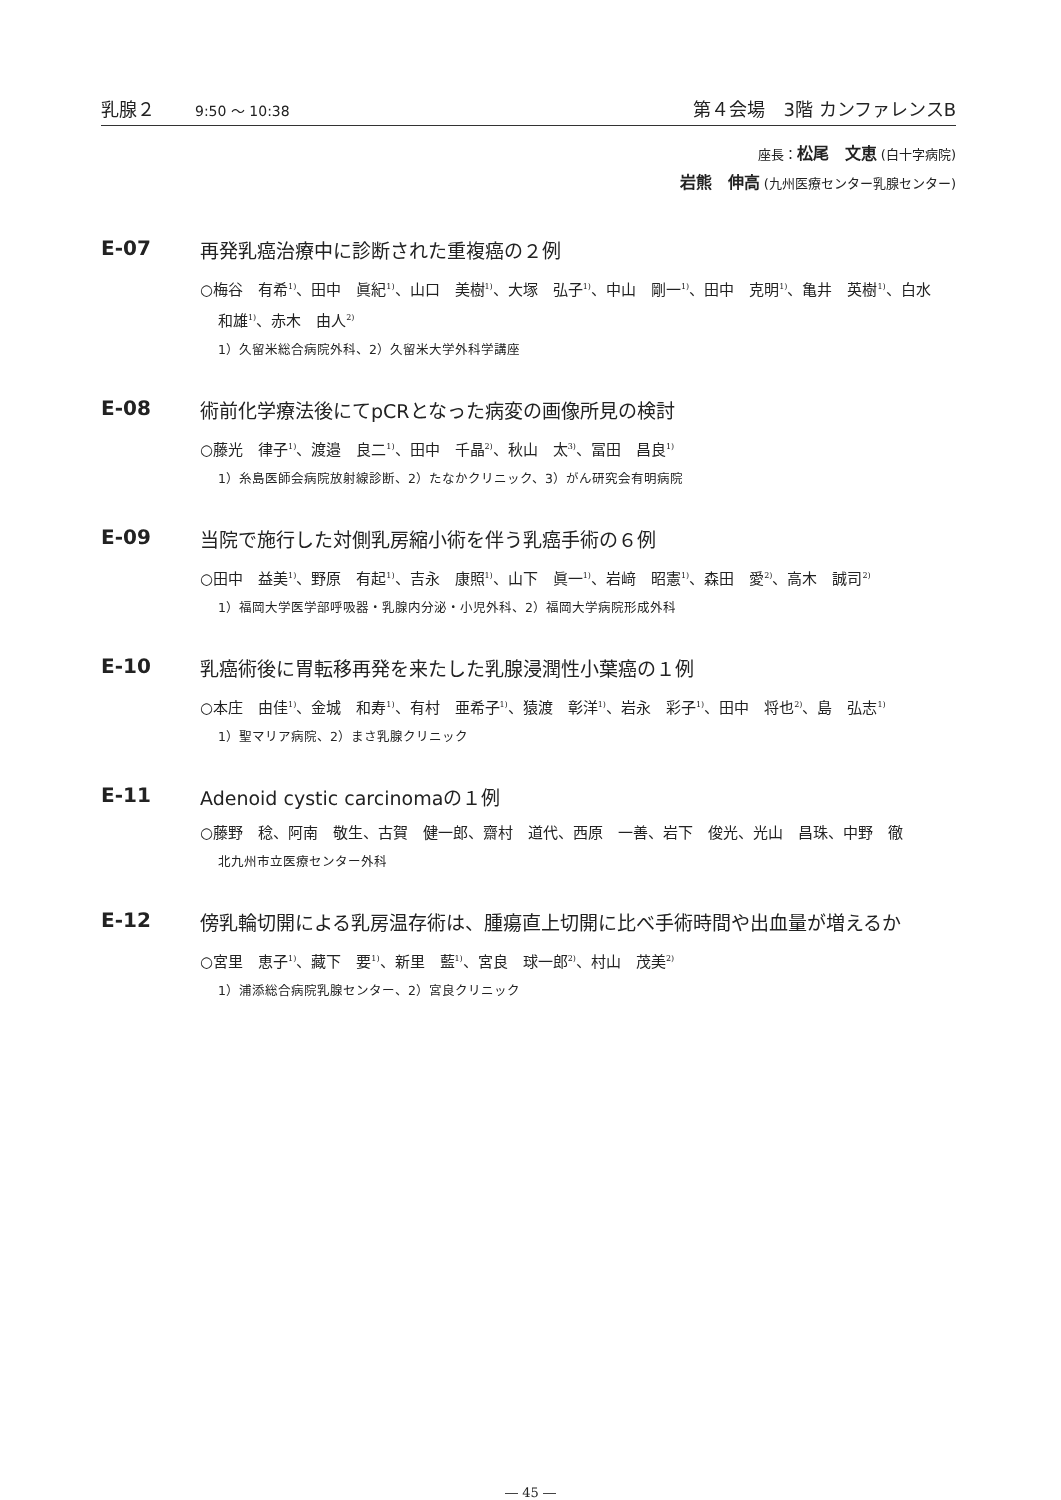乳腺２ 9:50 ～ 10:38 第４会場　3階 カンファレンスB
座長：松尾　文恵 (白十字病院)
岩熊　伸高 (九州医療センター乳腺センター)
E-07 再発乳癌治療中に診断された重複癌の２例
○梅谷　有希<sup>1)</sup>、田中　眞紀<sup>1)</sup>、山口　美樹<sup>1)</sup>、大塚　弘子<sup>1)</sup>、中山　剛一<sup>1)</sup>、田中　克明<sup>1)</sup>、亀井　英樹<sup>1)</sup>、白水　和雄<sup>1)</sup>、赤木　由人<sup>2)</sup>
1）久留米総合病院外科、2）久留米大学外科学講座
E-08 術前化学療法後にてpCRとなった病変の画像所見の検討
○藤光　律子<sup>1)</sup>、渡邉　良二<sup>1)</sup>、田中　千晶<sup>2)</sup>、秋山　太<sup>3)</sup>、冨田　昌良<sup>1)</sup>
1）糸島医師会病院放射線診断、2）たなかクリニック、3）がん研究会有明病院
E-09 当院で施行した対側乳房縮小術を伴う乳癌手術の６例
○田中　益美<sup>1)</sup>、野原　有起<sup>1)</sup>、吉永　康照<sup>1)</sup>、山下　眞一<sup>1)</sup>、岩﨑　昭憲<sup>1)</sup>、森田　愛<sup>2)</sup>、高木　誠司<sup>2)</sup>
1）福岡大学医学部呼吸器・乳腺内分泌・小児外科、2）福岡大学病院形成外科
E-10 乳癌術後に胃転移再発を来たした乳腺浸潤性小葉癌の１例
○本庄　由佳<sup>1)</sup>、金城　和寿<sup>1)</sup>、有村　亜希子<sup>1)</sup>、猿渡　彰洋<sup>1)</sup>、岩永　彩子<sup>1)</sup>、田中　将也<sup>2)</sup>、島　弘志<sup>1)</sup>
1）聖マリア病院、2）まさ乳腺クリニック
E-11 Adenoid cystic carcinomaの１例
○藤野　稔、阿南　敬生、古賀　健一郎、齋村　道代、西原　一善、岩下　俊光、光山　昌珠、中野　徹
北九州市立医療センター外科
E-12 傍乳輪切開による乳房温存術は、腫瘍直上切開に比べ手術時間や出血量が増えるか
○宮里　恵子<sup>1)</sup>、藏下　要<sup>1)</sup>、新里　藍<sup>1)</sup>、宮良　球一郎<sup>2)</sup>、村山　茂美<sup>2)</sup>
1）浦添総合病院乳腺センター、2）宮良クリニック
― 45 ―